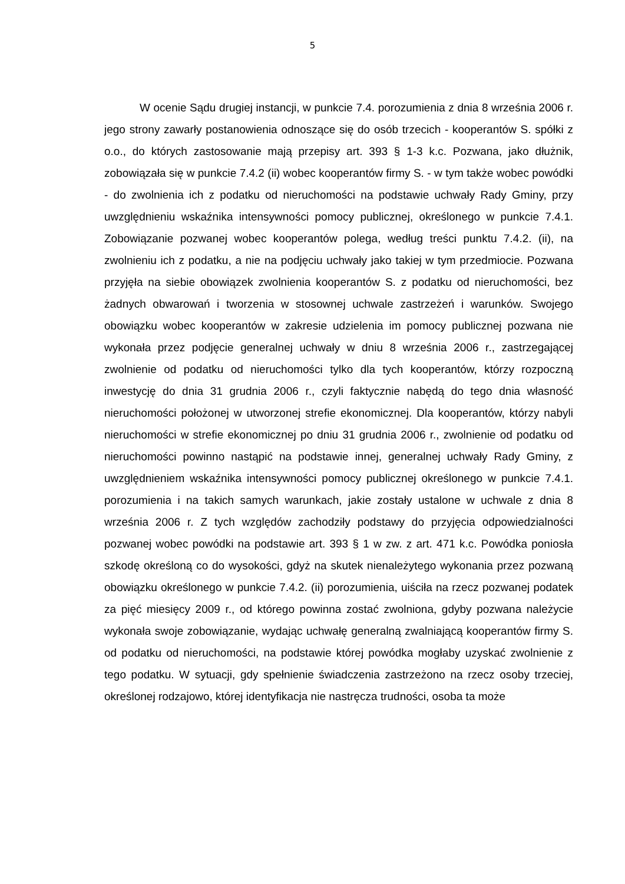5
W ocenie Sądu drugiej instancji, w punkcie 7.4. porozumienia z dnia 8 września 2006 r. jego strony zawarły postanowienia odnoszące się do osób trzecich - kooperantów S. spółki z o.o., do których zastosowanie mają przepisy art. 393 § 1-3 k.c. Pozwana, jako dłużnik, zobowiązała się w punkcie 7.4.2 (ii) wobec kooperantów firmy S. - w tym także wobec powódki - do zwolnienia ich z podatku od nieruchomości na podstawie uchwały Rady Gminy, przy uwzględnieniu wskaźnika intensywności pomocy publicznej, określonego w punkcie 7.4.1. Zobowiązanie pozwanej wobec kooperantów polega, według treści punktu 7.4.2. (ii), na zwolnieniu ich z podatku, a nie na podjęciu uchwały jako takiej w tym przedmiocie. Pozwana przyjęła na siebie obowiązek zwolnienia kooperantów S. z podatku od nieruchomości, bez żadnych obwarowań i tworzenia w stosownej uchwale zastrzeżeń i warunków. Swojego obowiązku wobec kooperantów w zakresie udzielenia im pomocy publicznej pozwana nie wykonała przez podjęcie generalnej uchwały w dniu 8 września 2006 r., zastrzegającej zwolnienie od podatku od nieruchomości tylko dla tych kooperantów, którzy rozpoczną inwestycję do dnia 31 grudnia 2006 r., czyli faktycznie nabędą do tego dnia własność nieruchomości położonej w utworzonej strefie ekonomicznej. Dla kooperantów, którzy nabyli nieruchomości w strefie ekonomicznej po dniu 31 grudnia 2006 r., zwolnienie od podatku od nieruchomości powinno nastąpić na podstawie innej, generalnej uchwały Rady Gminy, z uwzględnieniem wskaźnika intensywności pomocy publicznej określonego w punkcie 7.4.1. porozumienia i na takich samych warunkach, jakie zostały ustalone w uchwale z dnia 8 września 2006 r. Z tych względów zachodziły podstawy do przyjęcia odpowiedzialności pozwanej wobec powódki na podstawie art. 393 § 1 w zw. z art. 471 k.c. Powódka poniosła szkodę określoną co do wysokości, gdyż na skutek nienależytego wykonania przez pozwaną obowiązku określonego w punkcie 7.4.2. (ii) porozumienia, uiściła na rzecz pozwanej podatek za pięć miesięcy 2009 r., od którego powinna zostać zwolniona, gdyby pozwana należycie wykonała swoje zobowiązanie, wydając uchwałę generalną zwalniającą kooperantów firmy S. od podatku od nieruchomości, na podstawie której powódka mogłaby uzyskać zwolnienie z tego podatku. W sytuacji, gdy spełnienie świadczenia zastrzeżono na rzecz osoby trzeciej, określonej rodzajowo, której identyfikacja nie nastręcza trudności, osoba ta może